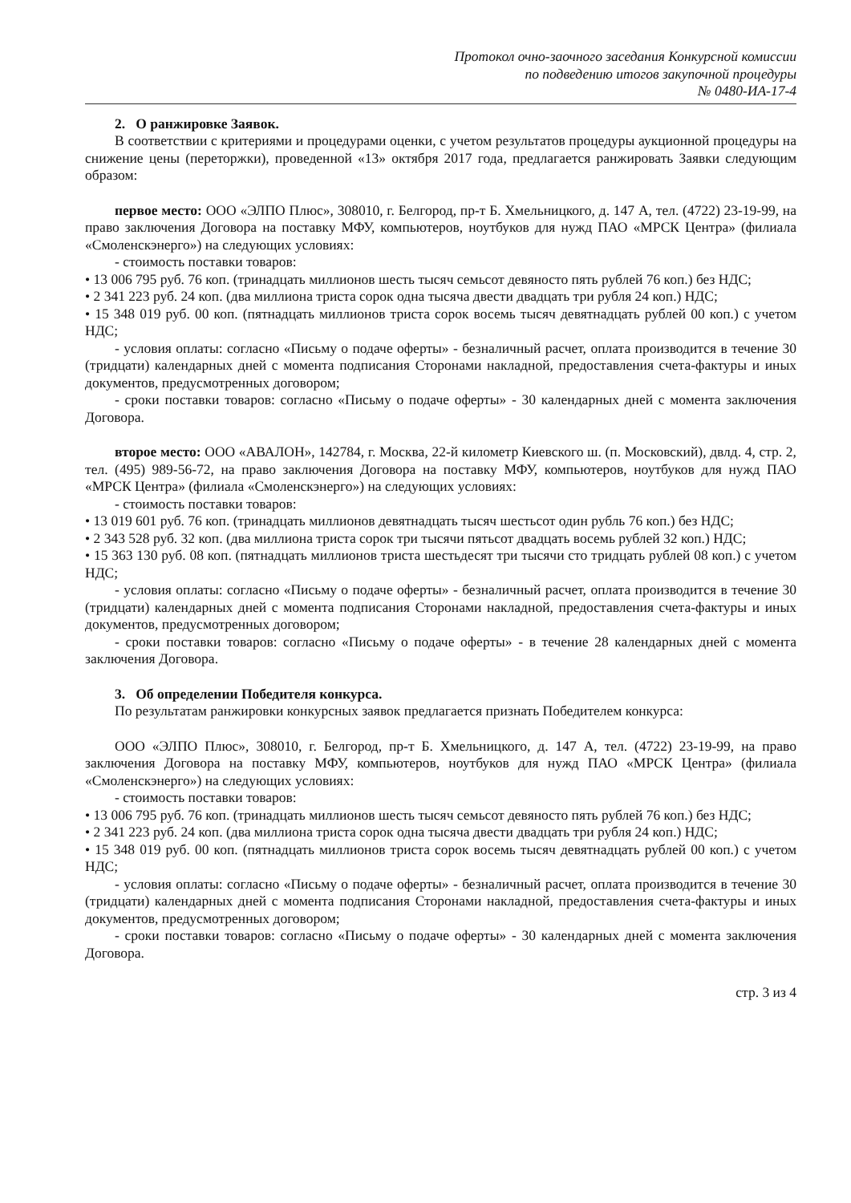Протокол очно-заочного заседания Конкурсной комиссии
по подведению итогов закупочной процедуры
№ 0480-ИА-17-4
2. О ранжировке Заявок.
В соответствии с критериями и процедурами оценки, с учетом результатов процедуры аукционной процедуры на снижение цены (переторжки), проведенной «13» октября 2017 года, предлагается ранжировать Заявки следующим образом:
первое место: ООО «ЭЛПО Плюс», 308010, г. Белгород, пр-т Б. Хмельницкого, д. 147 А, тел. (4722) 23-19-99, на право заключения Договора на поставку МФУ, компьютеров, ноутбуков для нужд ПАО «МРСК Центра» (филиала «Смоленскэнерго») на следующих условиях:
- стоимость поставки товаров:
• 13 006 795 руб. 76 коп. (тринадцать миллионов шесть тысяч семьсот девяносто пять рублей 76 коп.) без НДС;
• 2 341 223 руб. 24 коп. (два миллиона триста сорок одна тысяча двести двадцать три рубля 24 коп.) НДС;
• 15 348 019 руб. 00 коп. (пятнадцать миллионов триста сорок восемь тысяч девятнадцать рублей 00 коп.) с учетом НДС;
- условия оплаты: согласно «Письму о подаче оферты» - безналичный расчет, оплата производится в течение 30 (тридцати) календарных дней с момента подписания Сторонами накладной, предоставления счета-фактуры и иных документов, предусмотренных договором;
- сроки поставки товаров: согласно «Письму о подаче оферты» - 30 календарных дней с момента заключения Договора.
второе место: ООО «АВАЛОН», 142784, г. Москва, 22-й километр Киевского ш. (п. Московский), двлд. 4, стр. 2, тел. (495) 989-56-72, на право заключения Договора на поставку МФУ, компьютеров, ноутбуков для нужд ПАО «МРСК Центра» (филиала «Смоленскэнерго») на следующих условиях:
- стоимость поставки товаров:
• 13 019 601 руб. 76 коп. (тринадцать миллионов девятнадцать тысяч шестьсот один рубль 76 коп.) без НДС;
• 2 343 528 руб. 32 коп. (два миллиона триста сорок три тысячи пятьсот двадцать восемь рублей 32 коп.) НДС;
• 15 363 130 руб. 08 коп. (пятнадцать миллионов триста шестьдесят три тысячи сто тридцать рублей 08 коп.) с учетом НДС;
- условия оплаты: согласно «Письму о подаче оферты» - безналичный расчет, оплата производится в течение 30 (тридцати) календарных дней с момента подписания Сторонами накладной, предоставления счета-фактуры и иных документов, предусмотренных договором;
- сроки поставки товаров: согласно «Письму о подаче оферты» - в течение 28 календарных дней с момента заключения Договора.
3. Об определении Победителя конкурса.
По результатам ранжировки конкурсных заявок предлагается признать Победителем конкурса:
ООО «ЭЛПО Плюс», 308010, г. Белгород, пр-т Б. Хмельницкого, д. 147 А, тел. (4722) 23-19-99, на право заключения Договора на поставку МФУ, компьютеров, ноутбуков для нужд ПАО «МРСК Центра» (филиала «Смоленскэнерго») на следующих условиях:
- стоимость поставки товаров:
• 13 006 795 руб. 76 коп. (тринадцать миллионов шесть тысяч семьсот девяносто пять рублей 76 коп.) без НДС;
• 2 341 223 руб. 24 коп. (два миллиона триста сорок одна тысяча двести двадцать три рубля 24 коп.) НДС;
• 15 348 019 руб. 00 коп. (пятнадцать миллионов триста сорок восемь тысяч девятнадцать рублей 00 коп.) с учетом НДС;
- условия оплаты: согласно «Письму о подаче оферты» - безналичный расчет, оплата производится в течение 30 (тридцати) календарных дней с момента подписания Сторонами накладной, предоставления счета-фактуры и иных документов, предусмотренных договором;
- сроки поставки товаров: согласно «Письму о подаче оферты» - 30 календарных дней с момента заключения Договора.
стр. 3 из 4